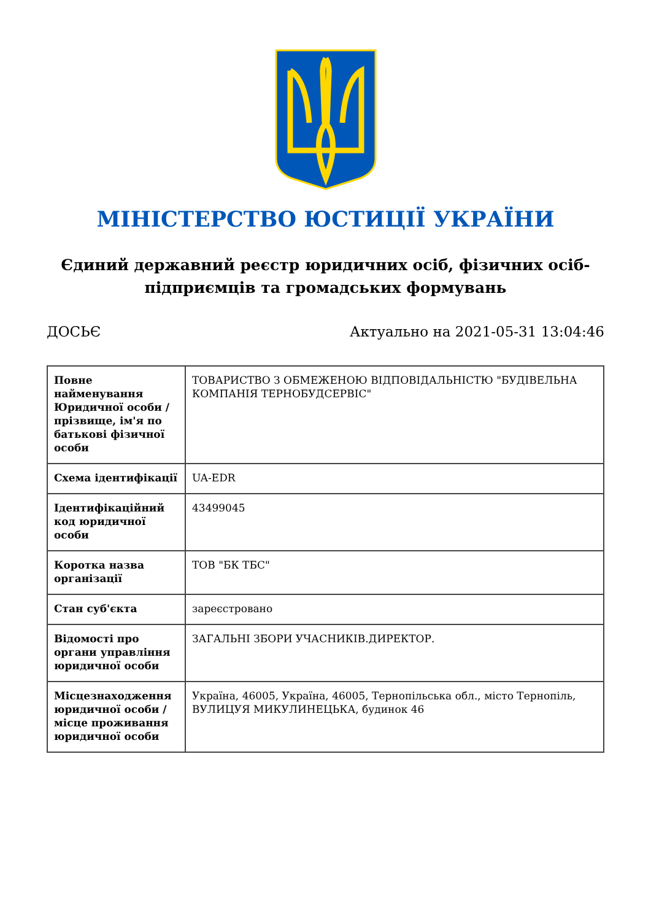МІНІСТЕРСТВО ЮСТИЦІЇ УКРАЇНИ
Єдиний державний реєстр юридичних осіб, фізичних осіб-підприємців та громадських формувань
ДОСЬЄ Актуально на 2021-05-31 13:04:46
| Повне найменування Юридичної особи / прізвище, ім'я по батькові фізичної особи | ТОВАРИСТВО З ОБМЕЖЕНОЮ ВІДПОВІДАЛЬНІСТЮ "БУДІВЕЛЬНА КОМПАНІЯ ТЕРНОБУДСЕРВІС" |
| Схема ідентифікації | UA-EDR |
| Ідентифікаційний код юридичної особи | 43499045 |
| Коротка назва організації | ТОВ "БК ТБС" |
| Стан суб'єкта | зареєстровано |
| Відомості про органи управління юридичної особи | ЗАГАЛЬНІ ЗБОРИ УЧАСНИКІВ.ДИРЕКТОР. |
| Місцезнаходження юридичної особи / місце проживання юридичної особи | Україна, 46005, Україна, 46005, Тернопільська обл., місто Тернопіль, ВУЛИЦУЯ МИКУЛИНЕЦЬКА, будинок 46 |